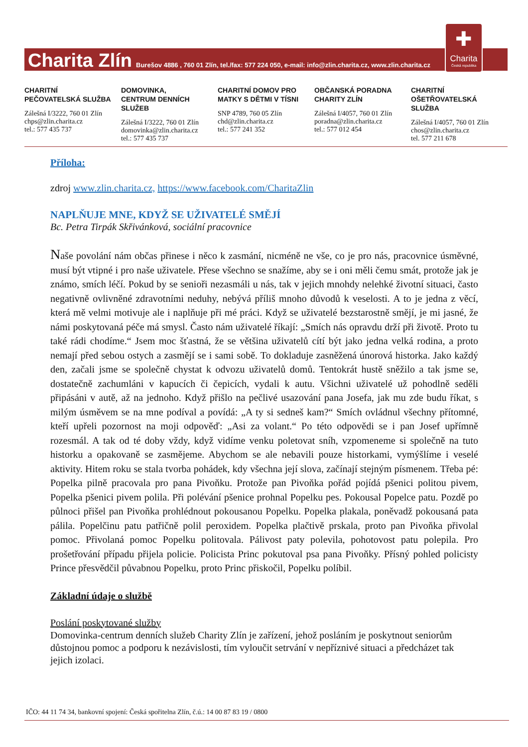Charita Zlín Burešov 4886 , 760 01 Zlín, tel./fax: 577 224 050, e-mail: info@zlin.charita.cz, www.zlin.charita.cz
✚
Charita
Česká republika
CHARITNÍ
PEČOVATELSKÁ SLUŽBA
Zálešná I/3222, 760 01 Zlín
chps@zlin.charita.cz
tel.: 577 435 737
DOMOVINKA,
CENTRUM DENNÍCH SLUŽEB
Zálešná I/3222, 760 01 Zlín
domovinka@zlin.charita.cz
tel.: 577 435 737
CHARITNÍ DOMOV PRO
MATKY S DĚTMI V TÍSNI
SNP 4789, 760 05 Zlín
chd@zlin.charita.cz
tel.: 577 241 352
OBČANSKÁ PORADNA
CHARITY ZLÍN
Zálešná I/4057, 760 01 Zlín
poradna@zlin.charita.cz
tel.: 577 012 454
CHARITNÍ OŠETŘOVATELSKÁ
SLUŽBA
Zálešná I/4057, 760 01 Zlín
chos@zlin.charita.cz
tel. 577 211 678
Příloha:
zdroj www.zlin.charita.cz, https://www.facebook.com/CharitaZlin
NAPLŇUJE MNE, KDYŽ SE UŽIVATELÉ SMĚJÍ
Bc. Petra Tirpák Skřivánková, sociální pracovnice
Naše povolání nám občas přinese i něco k zasmání, nicméně ne vše, co je pro nás, pracovnice úsměvné, musí být vtipné i pro naše uživatele. Přese všechno se snažíme, aby se i oni měli čemu smát, protože jak je známo, smích léčí. Pokud by se senioři nezasmáli u nás, tak v jejich mnohdy nelehké životní situaci, často negativně ovlivněné zdravotními neduhy, nebývá příliš mnoho důvodů k veselosti. A to je jedna z věcí, která mě velmi motivuje ale i naplňuje při mé práci. Když se uživatelé bezstarostně smějí, je mi jasné, že námi poskytovaná péče má smysl. Často nám uživatelé říkají: „Smích nás opravdu drží při životě. Proto tu také rádi chodíme.“ Jsem moc šťastná, že se většina uživatelů cítí být jako jedna velká rodina, a proto nemají před sebou ostych a zasmějí se i sami sobě. To dokladuje zasněžená únorová historka. Jako každý den, začali jsme se společně chystat k odvozu uživatelů domů. Tentokrát hustě sněžilo a tak jsme se, dostatečně zachumláni v kapucích či čepicích, vydali k autu. Všichni uživatelé už pohodlně seděli připásáni v autě, až na jednoho. Když přišlo na pečlivé usazování pana Josefa, jak mu zde budu říkat, s milým úsměvem se na mne podíval a povídá: „A ty si sedneš kam?“ Smích ovládnul všechny přítomné, kteří upřeli pozornost na moji odpověď: „Asi za volant.“ Po této odpovědi se i pan Josef upřímně rozesmál. A tak od té doby vždy, když vidíme venku poletovat sníh, vzpomeneme si společně na tuto historku a opakovaně se zasmějeme. Abychom se ale nebavili pouze historkami, vymýšlíme i veselé aktivity. Hitem roku se stala tvorba pohádek, kdy všechna její slova, začínají stejným písmenem. Třeba pé: Popelka pilně pracovala pro pana Pivoňku. Protože pan Pivoňka pořád pojídá pšenici politou pivem, Popelka pšenici pivem polila. Při polévání pšenice prohnal Popelku pes. Pokousal Popelce patu. Pozdě po půlnoci přišel pan Pivoňka prohlédnout pokousanou Popelku. Popelka plakala, poněvadž pokousaná pata pálila. Popelčinu patu patřičně polil peroxidem. Popelka plačtivě prskala, proto pan Pivoňka přivolal pomoc. Přivolaná pomoc Popelku politovala. Pálivost paty polevila, pohotovost patu polepila. Pro prošetřování případu přijela policie. Policista Princ pokutoval psa pana Pivoňky. Přísný pohled policisty Prince přesvědčil půvabnou Popelku, proto Princ přiskočil, Popelku políbil.
Základní údaje o službě
Poslání poskytované služby
Domovinka-centrum denních služeb Charity Zlín je zařízení, jehož posláním je poskytnout seniorům důstojnou pomoc a podporu k nezávislosti, tím vyloučit setrvání v nepříznivé situaci a předcházet tak jejich izolaci.
IČO: 44 11 74 34, bankovní spojení: Česká spořitelna Zlín, č.ú.: 14 00 87 83 19 / 0800